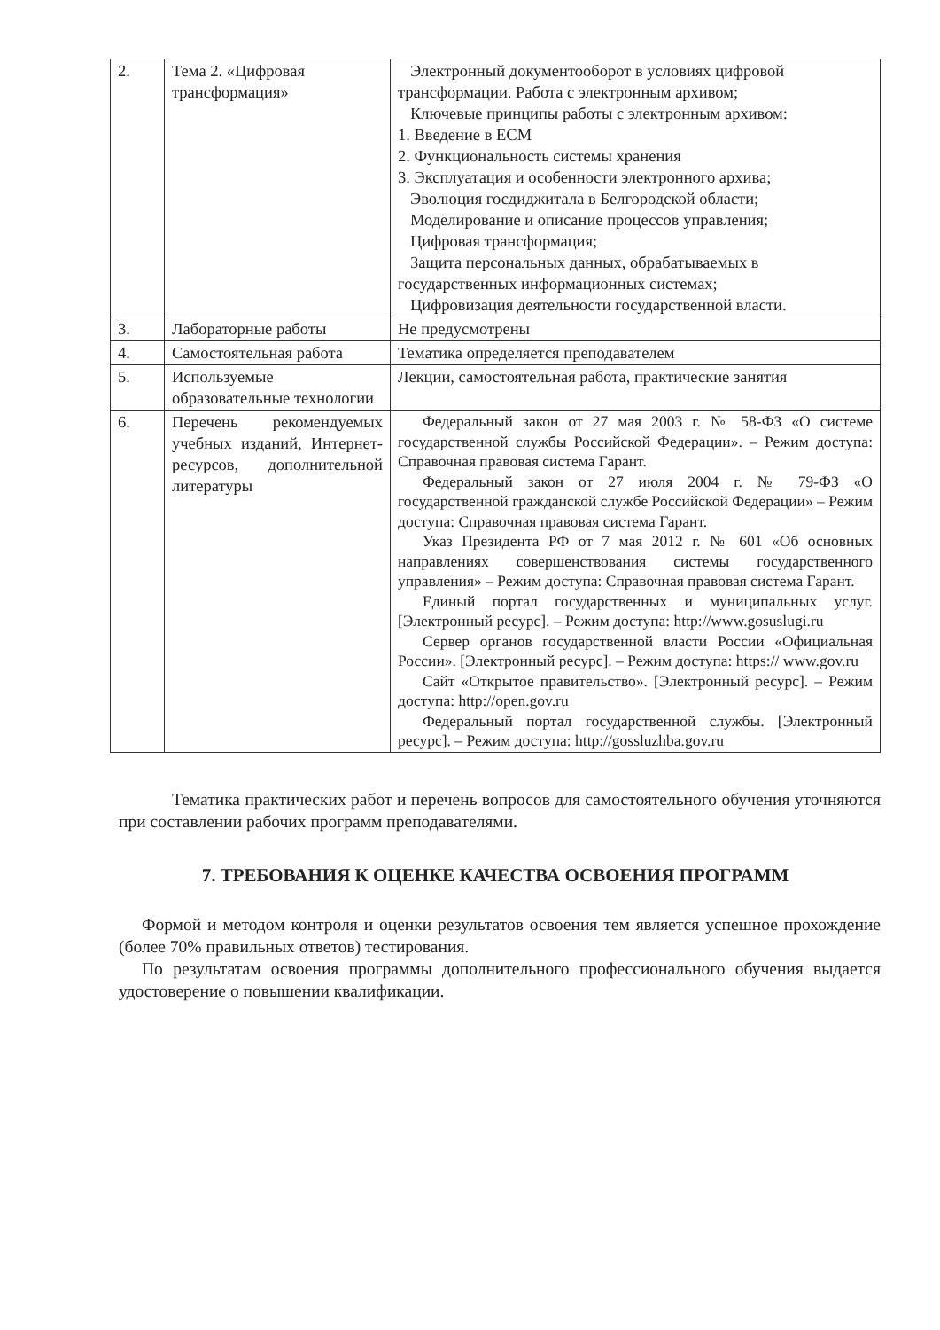| 2. | Тема 2. «Цифровая трансформация» | Электронный документооборот в условиях цифровой трансформации. Работа с электронным архивом; Ключевые принципы работы с электронным архивом: 1. Введение в ЕСМ 2. Функциональность системы хранения 3. Эксплуатация и особенности электронного архива; Эволюция госдиджитала в Белгородской области; Моделирование и описание процессов управления; Цифровая трансформация; Защита персональных данных, обрабатываемых в государственных информационных системах; Цифровизация деятельности государственной власти. |
| 3. | Лабораторные работы | Не предусмотрены |
| 4. | Самостоятельная работа | Тематика определяется преподавателем |
| 5. | Используемые образовательные технологии | Лекции, самостоятельная работа, практические занятия |
| 6. | Перечень рекомендуемых учебных изданий, Интернет-ресурсов, дополнительной литературы | Федеральный закон от 27 мая 2003 г. № 58-ФЗ «О системе государственной службы Российской Федерации». – Режим доступа: Справочная правовая система Гарант. Федеральный закон от 27 июля 2004 г. № 79-ФЗ «О государственной гражданской службе Российской Федерации» – Режим доступа: Справочная правовая система Гарант. Указ Президента РФ от 7 мая 2012 г. № 601 «Об основных направлениях совершенствования системы государственного управления» – Режим доступа: Справочная правовая система Гарант. Единый портал государственных и муниципальных услуг. [Электронный ресурс]. – Режим доступа: http://www.gosuslugi.ru Сервер органов государственной власти России «Официальная России». [Электронный ресурс]. – Режим доступа: https:// www.gov.ru Сайт «Открытое правительство». [Электронный ресурс]. – Режим доступа: http://open.gov.ru Федеральный портал государственной службы. [Электронный ресурс]. – Режим доступа: http://gossluzhba.gov.ru |
Тематика практических работ и перечень вопросов для самостоятельного обучения уточняются при составлении рабочих программ преподавателями.
7. ТРЕБОВАНИЯ К ОЦЕНКЕ КАЧЕСТВА ОСВОЕНИЯ ПРОГРАММ
Формой и методом контроля и оценки результатов освоения тем является успешное прохождение (более 70% правильных ответов) тестирования.
По результатам освоения программы дополнительного профессионального обучения выдается удостоверение о повышении квалификации.